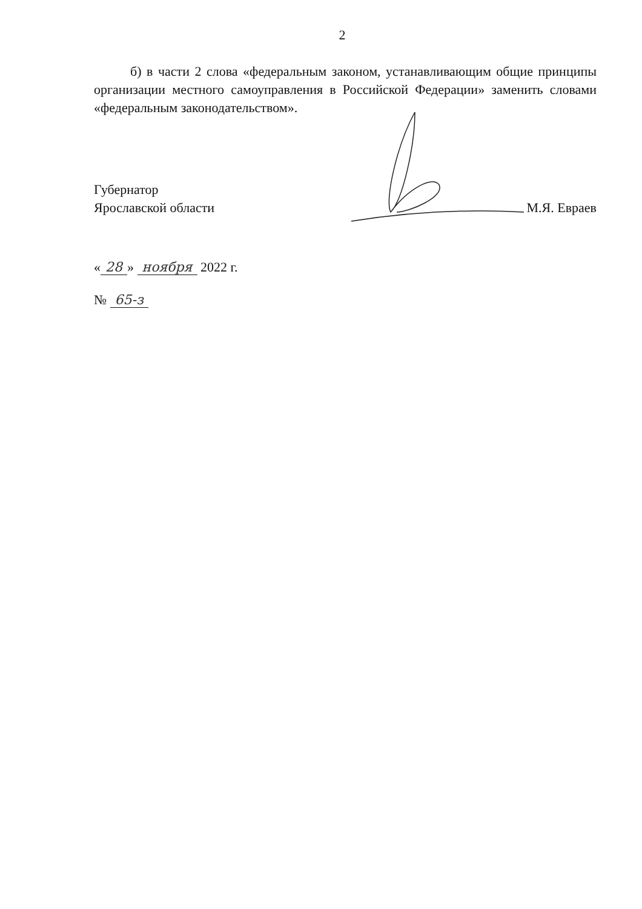2
б) в части 2 слова «федеральным законом, устанавливающим общие принципы организации местного самоуправления в Российской Федерации» заменить словами «федеральным законодательством».
Губернатор
Ярославской области
М.Я. Евраев
« 28 » ноября 2022 г.
№ 65-з